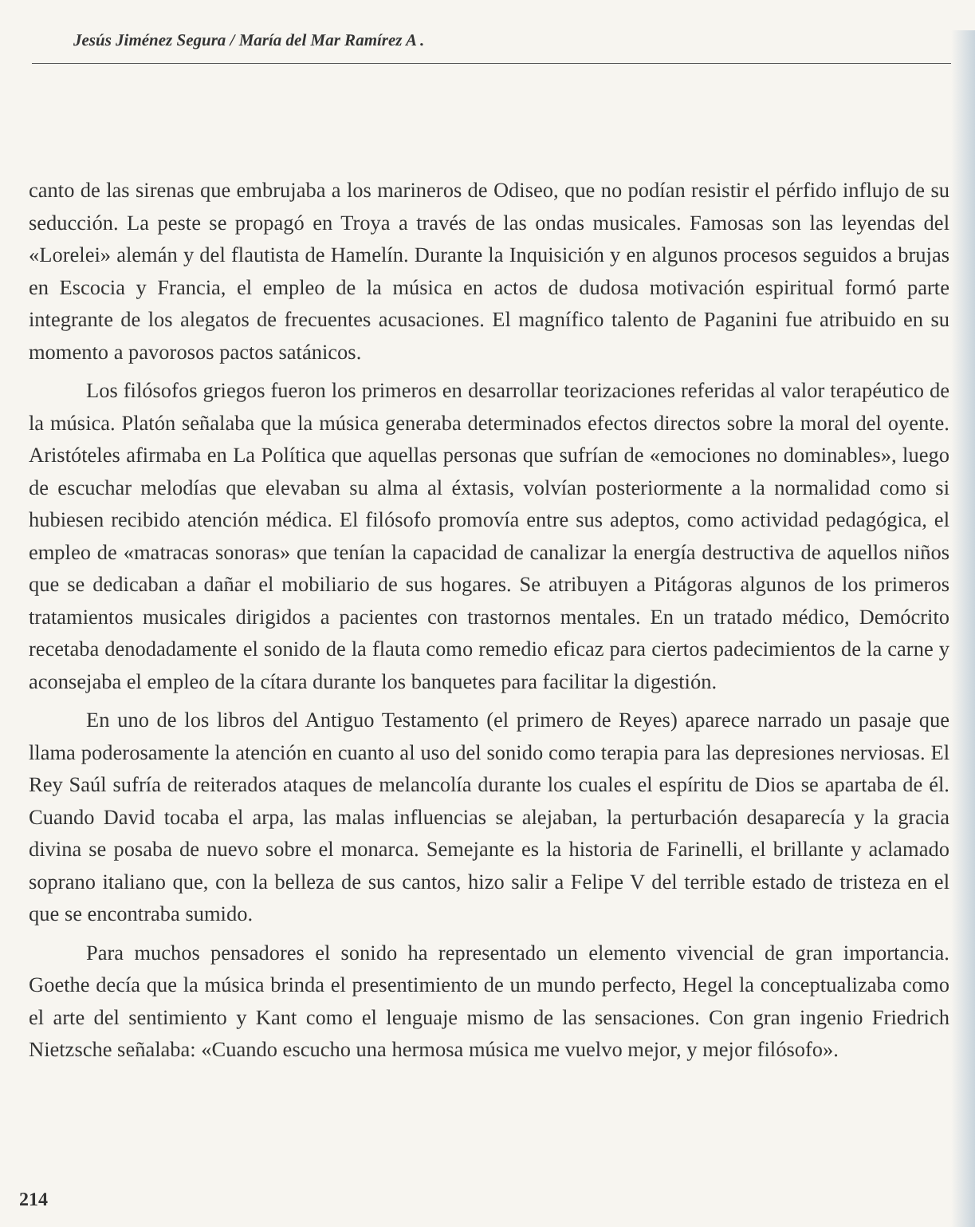Jesús Jiménez Segura / María del Mar Ramírez A .
canto de las sirenas que embrujaba a los marineros de Odiseo, que no podían resistir el pérfido influjo de su seducción. La peste se propagó en Troya a través de las ondas musicales. Famosas son las leyendas del «Lorelei» alemán y del flautista de Hamelín. Durante la Inquisición y en algunos procesos seguidos a brujas en Escocia y Francia, el empleo de la música en actos de dudosa motivación espiritual formó parte integrante de los alegatos de frecuentes acusaciones. El magnífico talento de Paganini fue atribuido en su momento a pavorosos pactos satánicos.
Los filósofos griegos fueron los primeros en desarrollar teorizaciones referidas al valor terapéutico de la música. Platón señalaba que la música generaba determinados efectos directos sobre la moral del oyente. Aristóteles afirmaba en La Política que aquellas personas que sufrían de «emociones no dominables», luego de escuchar melodías que elevaban su alma al éxtasis, volvían posteriormente a la normalidad como si hubiesen recibido atención médica. El filósofo promovía entre sus adeptos, como actividad pedagógica, el empleo de «matracas sonoras» que tenían la capacidad de canalizar la energía destructiva de aquellos niños que se dedicaban a dañar el mobiliario de sus hogares. Se atribuyen a Pitágoras algunos de los primeros tratamientos musicales dirigidos a pacientes con trastornos mentales. En un tratado médico, Demócrito recetaba denodadamente el sonido de la flauta como remedio eficaz para ciertos padecimientos de la carne y aconsejaba el empleo de la cítara durante los banquetes para facilitar la digestión.
En uno de los libros del Antiguo Testamento (el primero de Reyes) aparece narrado un pasaje que llama poderosamente la atención en cuanto al uso del sonido como terapia para las depresiones nerviosas. El Rey Saúl sufría de reiterados ataques de melancolía durante los cuales el espíritu de Dios se apartaba de él. Cuando David tocaba el arpa, las malas influencias se alejaban, la perturbación desaparecía y la gracia divina se posaba de nuevo sobre el monarca. Semejante es la historia de Farinelli, el brillante y aclamado soprano italiano que, con la belleza de sus cantos, hizo salir a Felipe V del terrible estado de tristeza en el que se encontraba sumido.
Para muchos pensadores el sonido ha representado un elemento vivencial de gran importancia. Goethe decía que la música brinda el presentimiento de un mundo perfecto, Hegel la conceptualizaba como el arte del sentimiento y Kant como el lenguaje mismo de las sensaciones. Con gran ingenio Friedrich Nietzsche señalaba: «Cuando escucho una hermosa música me vuelvo mejor, y mejor filósofo».
214